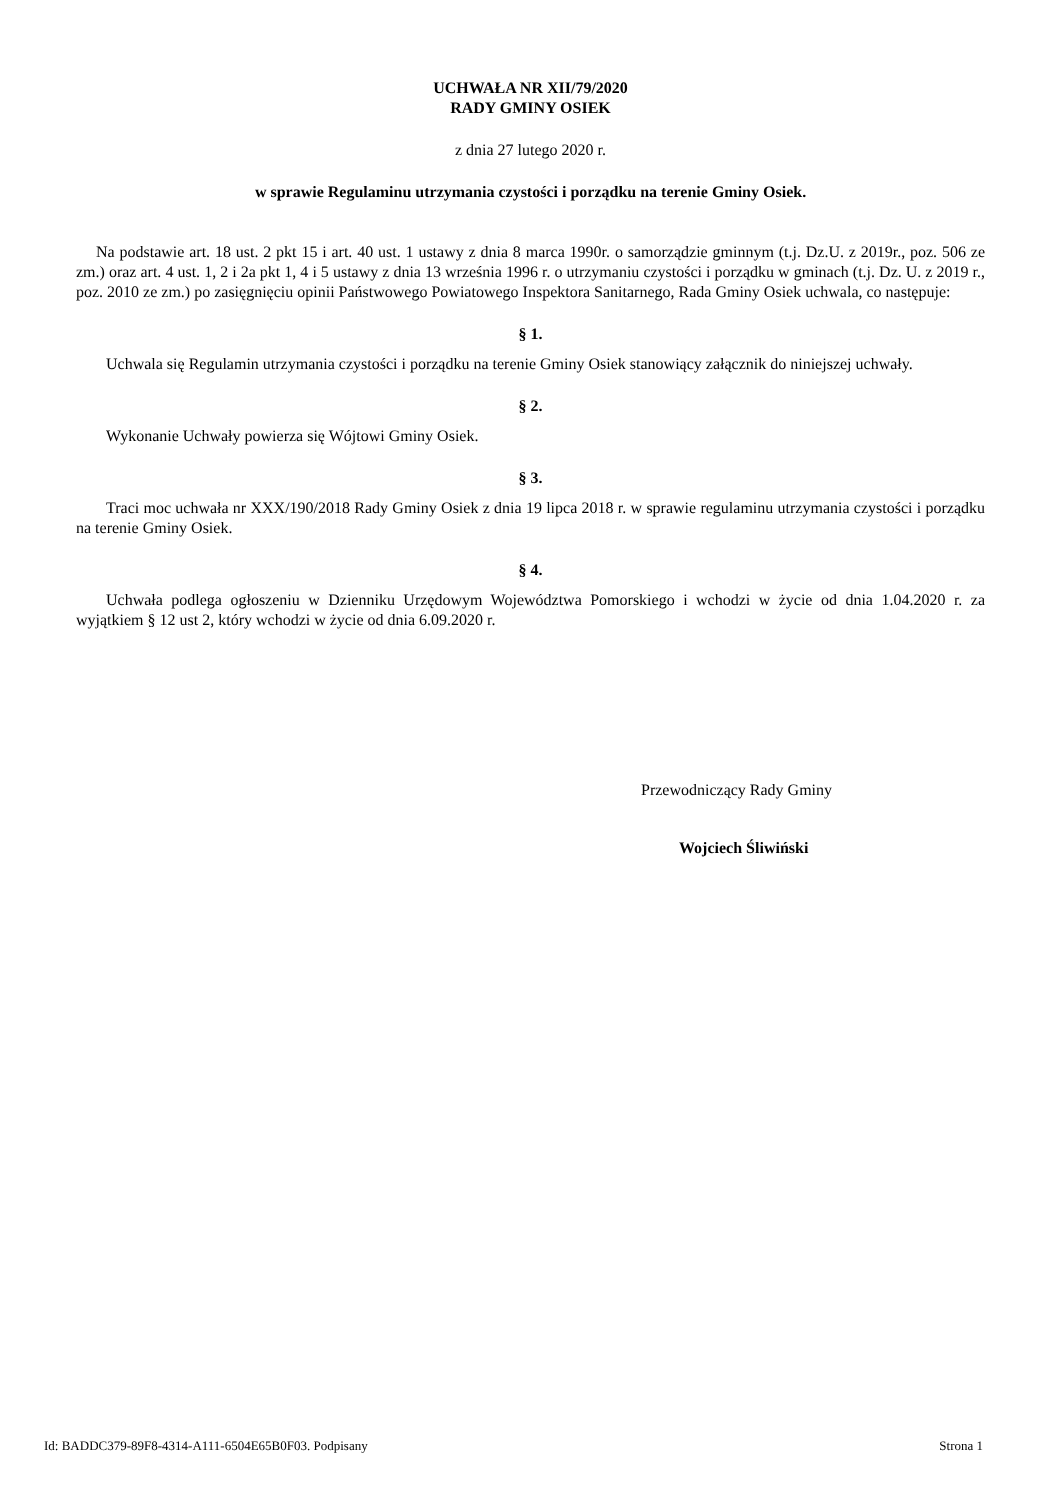UCHWAŁA NR XII/79/2020
RADY GMINY OSIEK
z dnia 27 lutego 2020 r.
w sprawie Regulaminu utrzymania czystości i porządku na terenie Gminy Osiek.
Na podstawie art. 18 ust. 2 pkt 15 i art. 40 ust. 1 ustawy z dnia 8 marca 1990r. o samorządzie gminnym (t.j. Dz.U. z 2019r., poz. 506 ze zm.) oraz art. 4 ust. 1, 2 i 2a pkt 1, 4 i 5 ustawy z dnia 13 września 1996 r. o utrzymaniu czystości i porządku w gminach (t.j. Dz. U. z 2019 r., poz. 2010 ze zm.) po zasięgnięciu opinii Państwowego Powiatowego Inspektora Sanitarnego, Rada Gminy Osiek uchwala, co następuje:
§ 1.
Uchwala się Regulamin utrzymania czystości i porządku na terenie Gminy Osiek stanowiący załącznik do niniejszej uchwały.
§ 2.
Wykonanie Uchwały powierza się Wójtowi Gminy Osiek.
§ 3.
Traci moc uchwała nr XXX/190/2018 Rady Gminy Osiek z dnia 19 lipca 2018 r. w sprawie regulaminu utrzymania czystości i porządku na terenie Gminy Osiek.
§ 4.
Uchwała podlega ogłoszeniu w Dzienniku Urzędowym Województwa Pomorskiego i wchodzi w życie od dnia 1.04.2020 r. za wyjątkiem § 12 ust 2, który wchodzi w życie od dnia 6.09.2020 r.
Przewodniczący Rady Gminy
Wojciech Śliwiński
Id: BADDC379-89F8-4314-A111-6504E65B0F03. Podpisany Strona 1